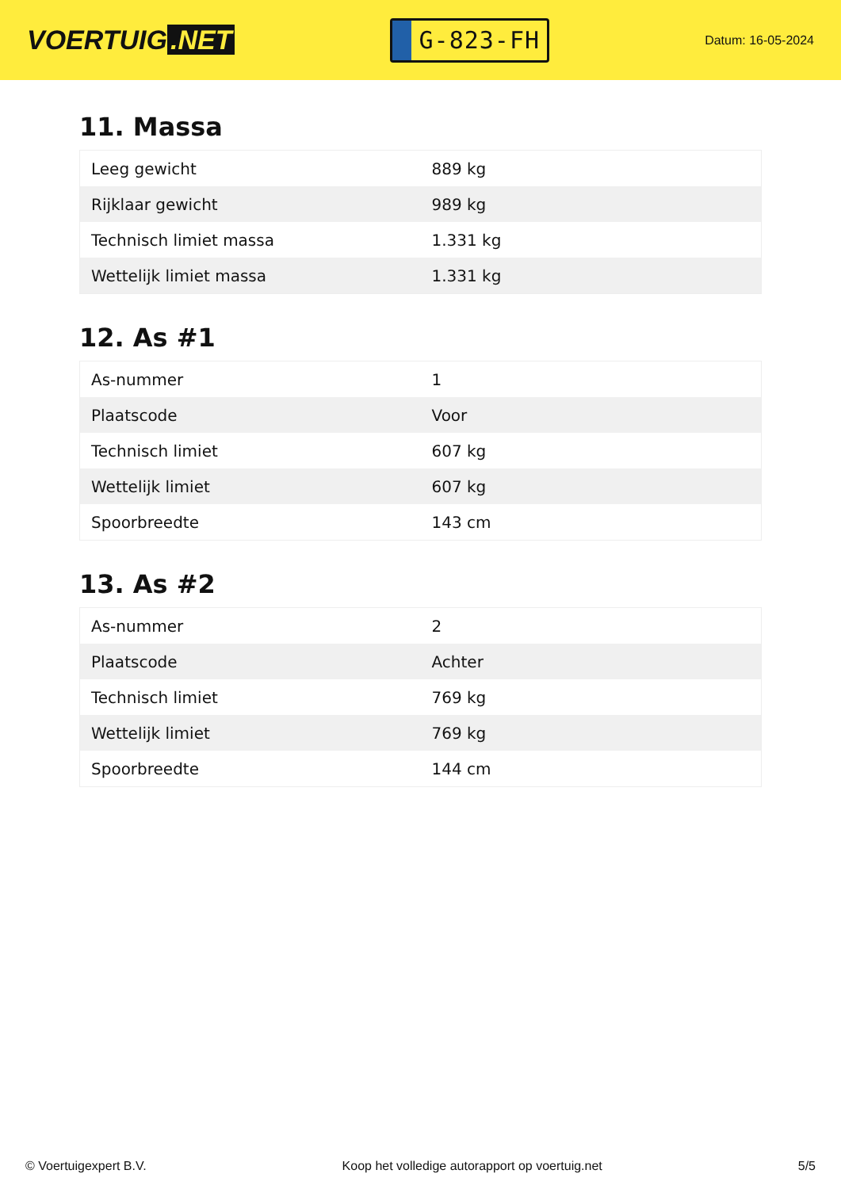VOERTUIG.NET
G-823-FH
Datum: 16-05-2024
11. Massa
| Leeg gewicht | 889 kg |
| Rijklaar gewicht | 989 kg |
| Technisch limiet massa | 1.331 kg |
| Wettelijk limiet massa | 1.331 kg |
12. As #1
| As-nummer | 1 |
| Plaatscode | Voor |
| Technisch limiet | 607 kg |
| Wettelijk limiet | 607 kg |
| Spoorbreedte | 143 cm |
13. As #2
| As-nummer | 2 |
| Plaatscode | Achter |
| Technisch limiet | 769 kg |
| Wettelijk limiet | 769 kg |
| Spoorbreedte | 144 cm |
© Voertuigexpert B.V. Koop het volledige autorapport op voertuig.net 5/5